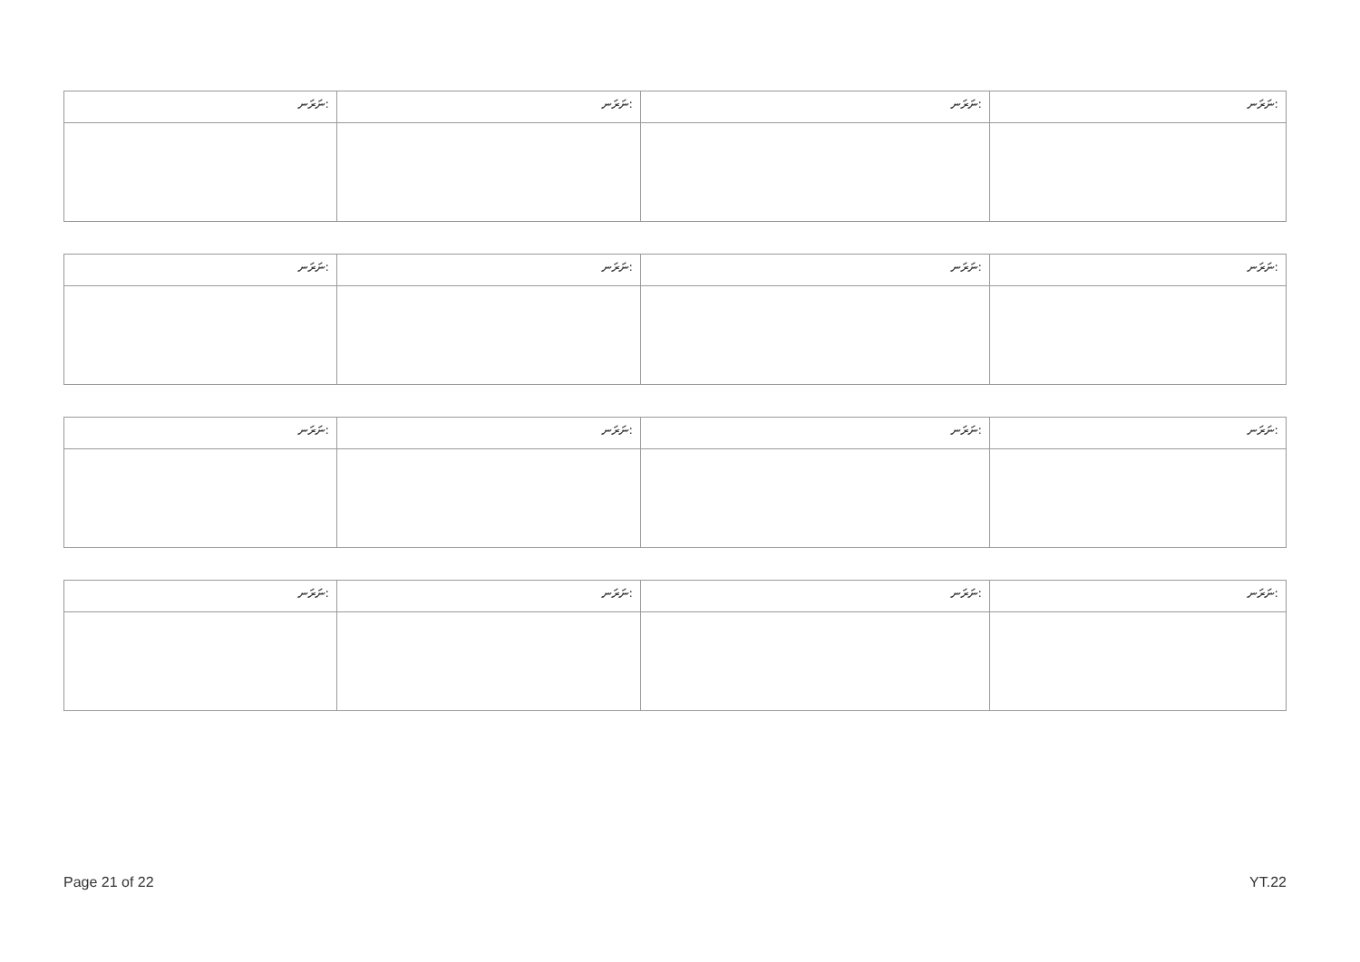| ނަރަނ: | ނަރަނ: | ނަރަނ: | ނަރަނ: |
| ނަރަނ: | ނަރަނ: | ނަރަނ: | ނަރަނ: |
| ނަރަނ: | ނަރަނ: | ނަރަނ: | ނަރަނ: |
| ނަރަނ: | ނަރަނ: | ނަރަނ: | ނަރަނ: |
Page 21 of 22 YT.22